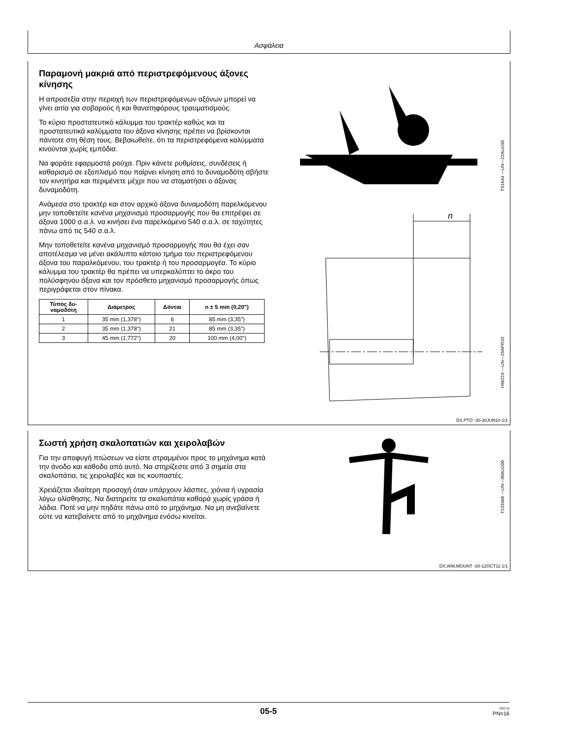Ασφάλεια
Παραμονή μακριά από περιστρεφόμενους άξονες κίνησης
Η απροσεξία στην περιοχή των περιστρεφόμενων αξόνων μπορεί να γίνει αιτία για σοβαρούς ή και θανατηφόρους τραυματισμούς.
Το κύριο προστατευτικό κάλυμμα του τρακτέρ καθώς και τα προστατευτικά καλύμματα του άξονα κίνησης πρέπει να βρίσκονται πάντοτε στη θέση τους. Βεβαιωθείτε, ότι τα περιστρεφόμενα καλύμματα κινούνται χωρίς εμπόδια.
Να φοράτε εφαρμοστά ρούχα. Πριν κάνετε ρυθμίσεις, συνδέσεις ή καθαρισμό σε εξοπλισμό που παίρνει κίνηση από το δυναμοδότη σβήστε τον κινητήρα και περιμένετε μέχρι που να σταματήσει ο άξονας δυναμοδότη.
Ανάμεσα στο τρακτέρ και στον αρχικό άξονα δυναμοδότη παρελκόμενου μην τοποθετείτε κανένα μηχανισμό προσαρμογής που θα επιτρέψει σε άξονα 1000 σ.α.λ. να κινήσει ένα παρελκόμενο 540 σ.α.λ. σε ταχύτητες πάνω από τις 540 σ.α.λ.
Μην τοποθετείτε κανένα μηχανισμό προσαρμογής που θα έχει σαν αποτέλεσμα να μένει ακάλυπτο κάποιο τμήμα του περιστρεφόμενου άξονα του παραλκόμενου, του τρακτέρ ή του προσαρμογέα. Το κύριο κάλυμμα του τρακτέρ θα πρέπει να υπερκαλύπτει το άκρο του πολύσφηνου άξονα και τον πρόσθετο μηχανισμό προσαρμογής όπως περιγράφεται στον πίνακα.
| Τύπος δυ- ναμοδότη | Διάμετρος | Δόντια | n ± 5 mm (0,20") |
| --- | --- | --- | --- |
| 1 | 35 mm (1,378") | 6 | 85 mm (3,35") |
| 2 | 35 mm (1,378") | 21 | 85 mm (3,35") |
| 3 | 45 mm (1,772") | 20 | 100 mm (4,00") |
n
TS1644 —UN—22AUG95
H96219 —UN—29APR10
DX,PTO -30-30JUN10-1/1
Σωστή χρήση σκαλοπατιών και χειρολαβών
Για την αποφυγή πτώσεων να είστε στραμμένοι προς το μηχάνημα κατά την άνοδο και κάθοδο από αυτό. Να στηρίζεστε από 3 σημεία στα σκαλοπάτια, τις χειρολαβές και τις κουπαστές.
Χρειάζεται ιδιαίτερη προσοχή όταν υπάρχουν λάσπες, χιόνια ή υγρασία λόγω ολίσθησης. Να διατηρείτε τα σκαλοπάτια καθαρά χωρίς γράσα ή λάδια. Ποτέ να μην πηδάτε πάνω από το μηχάνημα. Να μη ανεβαίνετε ούτε να κατεβαίνετε από το μηχάνημα ενόσω κινείται.
T133468 —UN—30AUG00
DX,WW,MOUNT -30-12OCT11-1/1
05-5
020712
PN=16